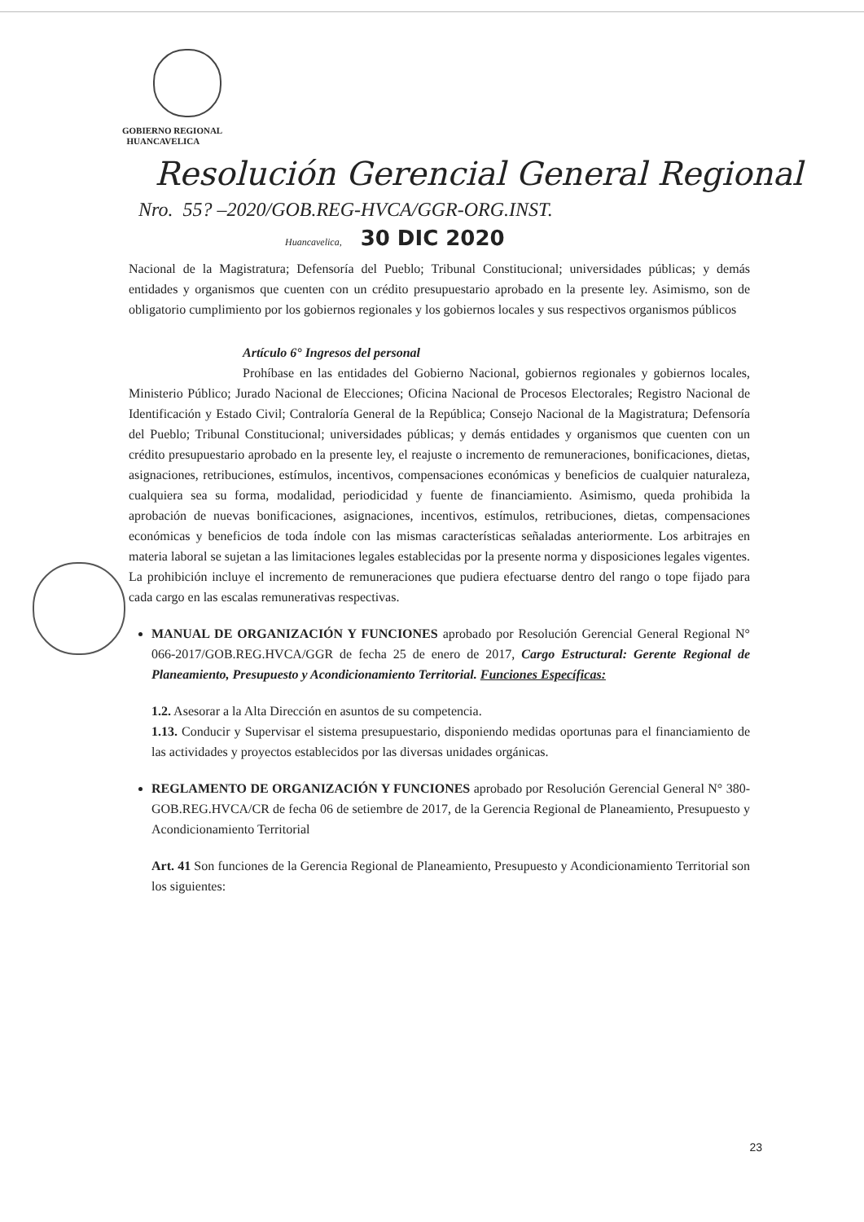GOBIERNO REGIONAL
HUANCAVELICA
Resolución Gerencial General Regional
Nro. 55? –2020/GOB.REG-HVCA/GGR-ORG.INST.
Huancavelica, 30 DIC 2020
Nacional de la Magistratura; Defensoría del Pueblo; Tribunal Constitucional; universidades públicas; y demás entidades y organismos que cuenten con un crédito presupuestario aprobado en la presente ley. Asimismo, son de obligatorio cumplimiento por los gobiernos regionales y los gobiernos locales y sus respectivos organismos públicos
Artículo 6° Ingresos del personal
Prohíbase en las entidades del Gobierno Nacional, gobiernos regionales y gobiernos locales, Ministerio Público; Jurado Nacional de Elecciones; Oficina Nacional de Procesos Electorales; Registro Nacional de Identificación y Estado Civil; Contraloría General de la República; Consejo Nacional de la Magistratura; Defensoría del Pueblo; Tribunal Constitucional; universidades públicas; y demás entidades y organismos que cuenten con un crédito presupuestario aprobado en la presente ley, el reajuste o incremento de remuneraciones, bonificaciones, dietas, asignaciones, retribuciones, estímulos, incentivos, compensaciones económicas y beneficios de cualquier naturaleza, cualquiera sea su forma, modalidad, periodicidad y fuente de financiamiento. Asimismo, queda prohibida la aprobación de nuevas bonificaciones, asignaciones, incentivos, estímulos, retribuciones, dietas, compensaciones económicas y beneficios de toda índole con las mismas características señaladas anteriormente. Los arbitrajes en materia laboral se sujetan a las limitaciones legales establecidas por la presente norma y disposiciones legales vigentes. La prohibición incluye el incremento de remuneraciones que pudiera efectuarse dentro del rango o tope fijado para cada cargo en las escalas remunerativas respectivas.
MANUAL DE ORGANIZACIÓN Y FUNCIONES aprobado por Resolución Gerencial General Regional N° 066-2017/GOB.REG.HVCA/GGR de fecha 25 de enero de 2017, Cargo Estructural: Gerente Regional de Planeamiento, Presupuesto y Acondicionamiento Territorial. Funciones Específicas:
1.2. Asesorar a la Alta Dirección en asuntos de su competencia.
1.13. Conducir y Supervisar el sistema presupuestario, disponiendo medidas oportunas para el financiamiento de las actividades y proyectos establecidos por las diversas unidades orgánicas.
REGLAMENTO DE ORGANIZACIÓN Y FUNCIONES aprobado por Resolución Gerencial General N° 380-GOB.REG.HVCA/CR de fecha 06 de setiembre de 2017, de la Gerencia Regional de Planeamiento, Presupuesto y Acondicionamiento Territorial
Art. 41 Son funciones de la Gerencia Regional de Planeamiento, Presupuesto y Acondicionamiento Territorial son los siguientes:
23